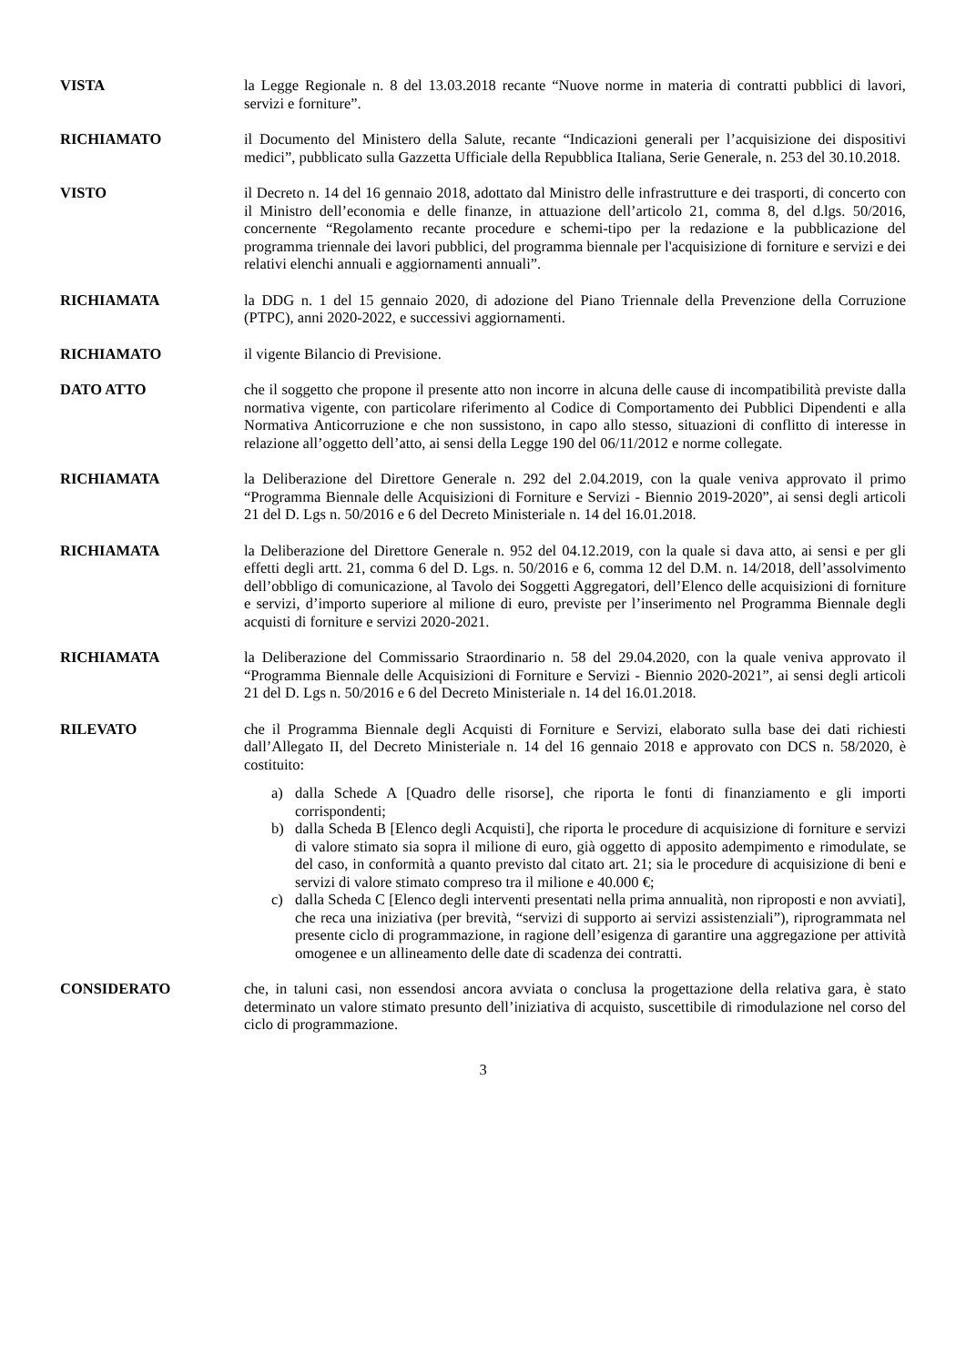VISTA la Legge Regionale n. 8 del 13.03.2018 recante “Nuove norme in materia di contratti pubblici di lavori, servizi e forniture”.
RICHIAMATO il Documento del Ministero della Salute, recante “Indicazioni generali per l’acquisizione dei dispositivi medici”, pubblicato sulla Gazzetta Ufficiale della Repubblica Italiana, Serie Generale, n. 253 del 30.10.2018.
VISTO il Decreto n. 14 del 16 gennaio 2018, adottato dal Ministro delle infrastrutture e dei trasporti, di concerto con il Ministro dell’economia e delle finanze, in attuazione dell’articolo 21, comma 8, del d.lgs. 50/2016, concernente “Regolamento recante procedure e schemi-tipo per la redazione e la pubblicazione del programma triennale dei lavori pubblici, del programma biennale per l'acquisizione di forniture e servizi e dei relativi elenchi annuali e aggiornamenti annuali”.
RICHIAMATA la DDG n. 1 del 15 gennaio 2020, di adozione del Piano Triennale della Prevenzione della Corruzione (PTPC), anni 2020-2022, e successivi aggiornamenti.
RICHIAMATO il vigente Bilancio di Previsione.
DATO ATTO che il soggetto che propone il presente atto non incorre in alcuna delle cause di incompatibilità previste dalla normativa vigente, con particolare riferimento al Codice di Comportamento dei Pubblici Dipendenti e alla Normativa Anticorruzione e che non sussistono, in capo allo stesso, situazioni di conflitto di interesse in relazione all’oggetto dell’atto, ai sensi della Legge 190 del 06/11/2012 e norme collegate.
RICHIAMATA la Deliberazione del Direttore Generale n. 292 del 2.04.2019, con la quale veniva approvato il primo “Programma Biennale delle Acquisizioni di Forniture e Servizi - Biennio 2019-2020”, ai sensi degli articoli 21 del D. Lgs n. 50/2016 e 6 del Decreto Ministeriale n. 14 del 16.01.2018.
RICHIAMATA la Deliberazione del Direttore Generale n. 952 del 04.12.2019, con la quale si dava atto, ai sensi e per gli effetti degli artt. 21, comma 6 del D. Lgs. n. 50/2016 e 6, comma 12 del D.M. n. 14/2018, dell’assolvimento dell’obbligo di comunicazione, al Tavolo dei Soggetti Aggregatori, dell’Elenco delle acquisizioni di forniture e servizi, d’importo superiore al milione di euro, previste per l’inserimento nel Programma Biennale degli acquisti di forniture e servizi 2020-2021.
RICHIAMATA la Deliberazione del Commissario Straordinario n. 58 del 29.04.2020, con la quale veniva approvato il “Programma Biennale delle Acquisizioni di Forniture e Servizi - Biennio 2020-2021”, ai sensi degli articoli 21 del D. Lgs n. 50/2016 e 6 del Decreto Ministeriale n. 14 del 16.01.2018.
RILEVATO che il Programma Biennale degli Acquisti di Forniture e Servizi, elaborato sulla base dei dati richiesti dall’Allegato II, del Decreto Ministeriale n. 14 del 16 gennaio 2018 e approvato con DCS n. 58/2020, è costituito:
a) dalla Schede A [Quadro delle risorse], che riporta le fonti di finanziamento e gli importi corrispondenti;
b) dalla Scheda B [Elenco degli Acquisti], che riporta le procedure di acquisizione di forniture e servizi di valore stimato sia sopra il milione di euro, già oggetto di apposito adempimento e rimodulate, se del caso, in conformità a quanto previsto dal citato art. 21; sia le procedure di acquisizione di beni e servizi di valore stimato compreso tra il milione e 40.000 €;
c) dalla Scheda C [Elenco degli interventi presentati nella prima annualità, non riproposti e non avviati], che reca una iniziativa (per brevità, “servizi di supporto ai servizi assistenziali”), riprogrammata nel presente ciclo di programmazione, in ragione dell’esigenza di garantire una aggregazione per attività omogenee e un allineamento delle date di scadenza dei contratti.
CONSIDERATO che, in taluni casi, non essendosi ancora avviata o conclusa la progettazione della relativa gara, è stato determinato un valore stimato presunto dell’iniziativa di acquisto, suscettibile di rimodulazione nel corso del ciclo di programmazione.
3